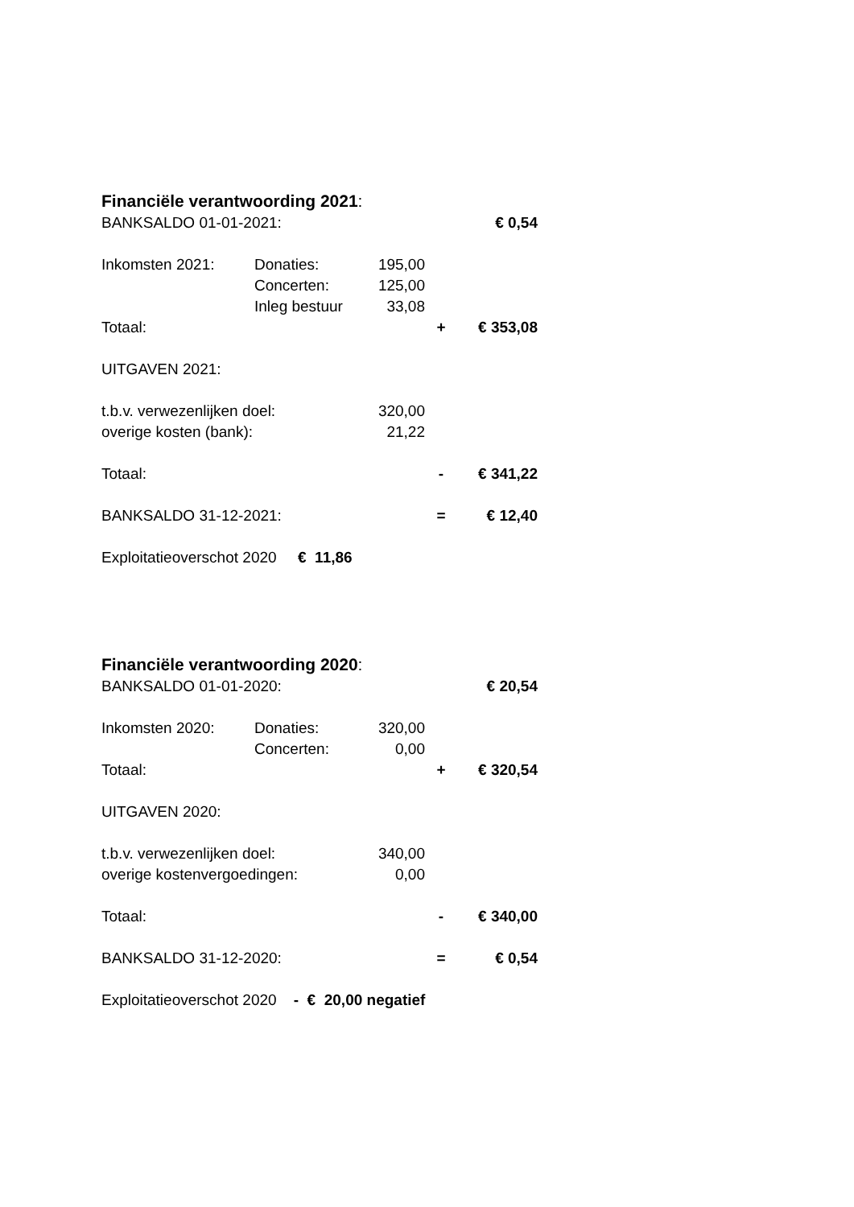Financiële verantwoording 2021:
| BANKSALDO 01-01-2021: | | | | € 0,54 |
| Inkomsten 2021: | Donaties: | 195,00 | | |
| | Concerten: | 125,00 | | |
| | Inleg bestuur | 33,08 | | |
| Totaal: | | | + | € 353,08 |
| UITGAVEN 2021: | | | | |
| t.b.v. verwezenlijken doel: | | 320,00 | | |
| overige kosten (bank): | | 21,22 | | |
| Totaal: | | | - | € 341,22 |
| BANKSALDO 31-12-2021: | | | = | € 12,40 |
| Exploitatieoverschot 2020 € 11,86 | | | | |
Financiële verantwoording 2020:
| BANKSALDO 01-01-2020: | | | | € 20,54 |
| Inkomsten 2020: | Donaties: | 320,00 | | |
| | Concerten: | 0,00 | | |
| Totaal: | | | + | € 320,54 |
| UITGAVEN 2020: | | | | |
| t.b.v. verwezenlijken doel: | | 340,00 | | |
| overige kostenvergoedingen: | | 0,00 | | |
| Totaal: | | | - | € 340,00 |
| BANKSALDO 31-12-2020: | | | = | € 0,54 |
| Exploitatieoverschot 2020 - € 20,00 negatief | | | | |